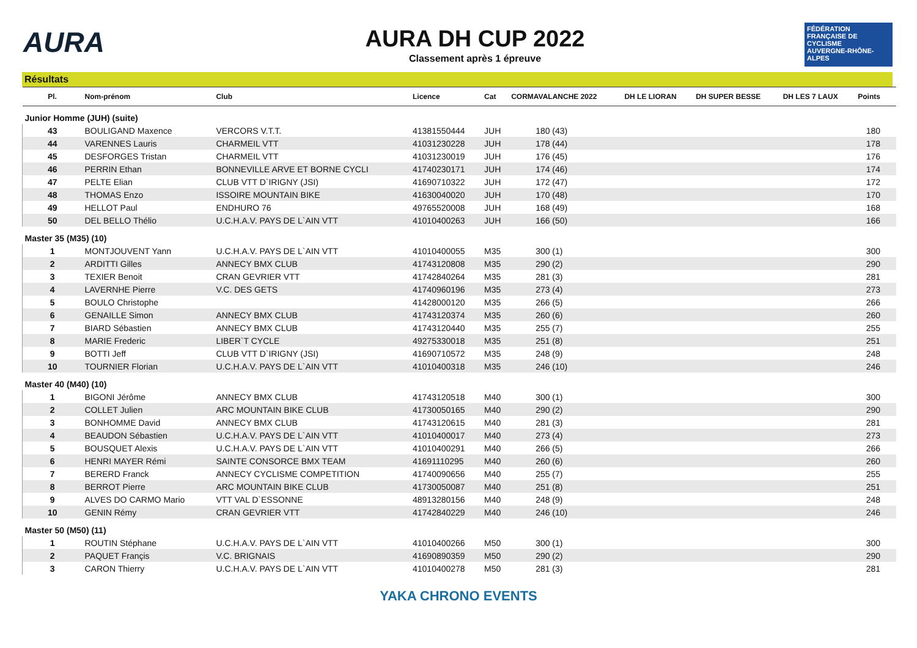AURA
AURA DH CUP 2022
Classement après 1 épreuve
FÉDÉRATION FRANÇAISE DE CYCLISME
AUVERGNE-RHÔNE-ALPES
Résultats
| Pl. | Nom-prénom | Club | Licence | Cat | CORMAVALANCHE 2022 | DH LE LIORAN | DH SUPER BESSE | DH LES 7 LAUX | Points |
| --- | --- | --- | --- | --- | --- | --- | --- | --- | --- |
| Junior Homme (JUH) (suite) | | | | | | | | | |
| 43 | BOULIGAND Maxence | VERCORS V.T.T. | 41381550444 | JUH | 180 (43) | | | | 180 |
| 44 | VARENNES Lauris | CHARMEIL VTT | 41031230228 | JUH | 178 (44) | | | | 178 |
| 45 | DESFORGES Tristan | CHARMEIL VTT | 41031230019 | JUH | 176 (45) | | | | 176 |
| 46 | PERRIN Ethan | BONNEVILLE ARVE ET BORNE CYCLI | 41740230171 | JUH | 174 (46) | | | | 174 |
| 47 | PELTE Elian | CLUB VTT D`IRIGNY (JSI) | 41690710322 | JUH | 172 (47) | | | | 172 |
| 48 | THOMAS Enzo | ISSOIRE MOUNTAIN BIKE | 41630040020 | JUH | 170 (48) | | | | 170 |
| 49 | HELLOT Paul | ENDHURO 76 | 49765520008 | JUH | 168 (49) | | | | 168 |
| 50 | DEL BELLO Thélio | U.C.H.A.V. PAYS DE L`AIN VTT | 41010400263 | JUH | 166 (50) | | | | 166 |
| Master 35 (M35) (10) | | | | | | | | | |
| 1 | MONTJOUVENT Yann | U.C.H.A.V. PAYS DE L`AIN VTT | 41010400055 | M35 | 300 (1) | | | | 300 |
| 2 | ARDITTI Gilles | ANNECY BMX CLUB | 41743120808 | M35 | 290 (2) | | | | 290 |
| 3 | TEXIER Benoit | CRAN GEVRIER VTT | 41742840264 | M35 | 281 (3) | | | | 281 |
| 4 | LAVERNHE Pierre | V.C. DES GETS | 41740960196 | M35 | 273 (4) | | | | 273 |
| 5 | BOULO Christophe | | 41428000120 | M35 | 266 (5) | | | | 266 |
| 6 | GENAILLE Simon | ANNECY BMX CLUB | 41743120374 | M35 | 260 (6) | | | | 260 |
| 7 | BIARD Sébastien | ANNECY BMX CLUB | 41743120440 | M35 | 255 (7) | | | | 255 |
| 8 | MARIE Frederic | LIBER`T CYCLE | 49275330018 | M35 | 251 (8) | | | | 251 |
| 9 | BOTTI Jeff | CLUB VTT D`IRIGNY (JSI) | 41690710572 | M35 | 248 (9) | | | | 248 |
| 10 | TOURNIER Florian | U.C.H.A.V. PAYS DE L`AIN VTT | 41010400318 | M35 | 246 (10) | | | | 246 |
| Master 40 (M40) (10) | | | | | | | | | |
| 1 | BIGONI Jérôme | ANNECY BMX CLUB | 41743120518 | M40 | 300 (1) | | | | 300 |
| 2 | COLLET Julien | ARC MOUNTAIN BIKE CLUB | 41730050165 | M40 | 290 (2) | | | | 290 |
| 3 | BONHOMME David | ANNECY BMX CLUB | 41743120615 | M40 | 281 (3) | | | | 281 |
| 4 | BEAUDON Sébastien | U.C.H.A.V. PAYS DE L`AIN VTT | 41010400017 | M40 | 273 (4) | | | | 273 |
| 5 | BOUSQUET Alexis | U.C.H.A.V. PAYS DE L`AIN VTT | 41010400291 | M40 | 266 (5) | | | | 266 |
| 6 | HENRI MAYER Rémi | SAINTE CONSORCE BMX TEAM | 41691110295 | M40 | 260 (6) | | | | 260 |
| 7 | BERERD Franck | ANNECY CYCLISME COMPETITION | 41740090656 | M40 | 255 (7) | | | | 255 |
| 8 | BERROT Pierre | ARC MOUNTAIN BIKE CLUB | 41730050087 | M40 | 251 (8) | | | | 251 |
| 9 | ALVES DO CARMO Mario | VTT VAL D`ESSONNE | 48913280156 | M40 | 248 (9) | | | | 248 |
| 10 | GENIN Rémy | CRAN GEVRIER VTT | 41742840229 | M40 | 246 (10) | | | | 246 |
| Master 50 (M50) (11) | | | | | | | | | |
| 1 | ROUTIN Stéphane | U.C.H.A.V. PAYS DE L`AIN VTT | 41010400266 | M50 | 300 (1) | | | | 300 |
| 2 | PAQUET Françis | V.C. BRIGNAIS | 41690890359 | M50 | 290 (2) | | | | 290 |
| 3 | CARON Thierry | U.C.H.A.V. PAYS DE L`AIN VTT | 41010400278 | M50 | 281 (3) | | | | 281 |
YAKA CHRONO EVENTS